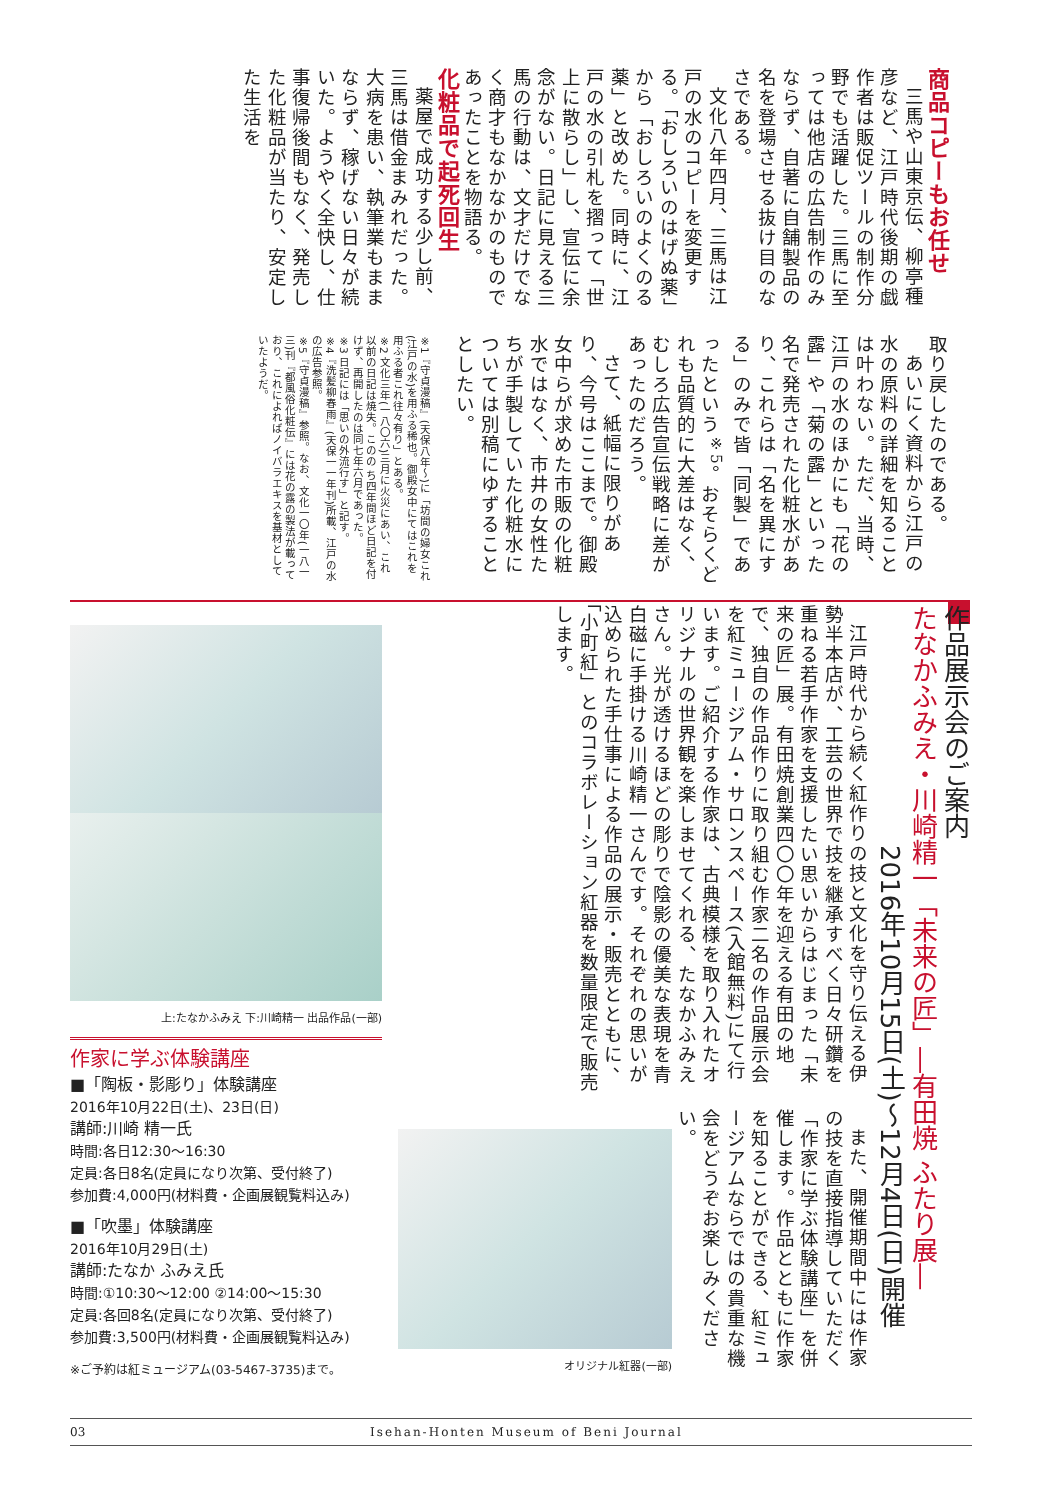商品コピーもお任せ
三馬や山東京伝、柳亭種彦など、江戸時代後期の戯作者は販促ツールの制作分野でも活躍した。三馬に至っては他店の広告制作のみならず、自著に自舗製品の名を登場させる抜け目のなさである。
文化八年四月、三馬は江戸の水のコピーを変更する。「おしろいのはげぬ薬」から「おしろいのよくのる薬」と改めた。同時に、江戸の水の引札を摺って「世上に散らし」し、宣伝に余念がない。日記に見える三馬の行動は、文才だけでなく商才もなかなかのものであったことを物語る。
化粧品で起死回生
薬屋で成功する少し前、三馬は借金まみれだった。大病を患い、執筆業もままならず、稼げない日々が続いた。ようやく全快し、仕事復帰後間もなく、発売した化粧品が当たり、安定した生活を
取り戻したのである。
あいにく資料から江戸の水の原料の詳細を知ることは叶わない。ただ、当時、江戸の水のほかにも「花の露」や「菊の露」といった名で発売された化粧水があり、これらは「名を異にする」のみで皆「同製」であったという<sup>※5</sup>。おそらくどれも品質的に大差はなく、むしろ広告宣伝戦略に差があったのだろう。
さて、紙幅に限りがあり、今号はここまで。御殿女中らが求めた市販の化粧水ではなく、市井の女性たちが手製していた化粧水については別稿にゆずることとしたい。
※1『守貞漫稿』(天保八年〜)に「坊間の婦女これ(江戸の水)を用ふる稀也。御殿女中にてはこれを用ふる者これ往々有り」とある。
※2 文化三年(一八〇六)三月に火災にあい、これ以前の日記は焼失。このの ち四年間ほど日記を付けず、再開したのは同七年六月であった。
※3 日記には「思いの外流行す」と記す。
※4『洗髪柳春雨』(天保一一年刊)所載、江戸の水の広告参照。
※5『守貞漫稿』参照。なお、文化一〇年(一八一三)刊『都風俗化粧伝』には花の露の製法が載っており、これによればノイバラエキスを基材としていたようだ。
作品展示会のご案内
たなかふみえ・川崎精一「未来の匠」―有田焼 ふたり展―
2016年10月15日(土)〜12月4日(日)開催
江戸時代から続く紅作りの技と文化を守り伝える伊勢半本店が、工芸の世界で技を継承すべく日々研鑽を重ねる若手作家を支援したい思いからはじまった「未来の匠」展。有田焼創業四〇〇年を迎える有田の地で、独自の作品作りに取り組む作家二名の作品展示会を紅ミュージアム・サロンスペース(入館無料)にて行います。ご紹介する作家は、古典模様を取り入れたオリジナルの世界観を楽しませてくれる、たなかふみえさん。光が透けるほどの彫りで陰影の優美な表現を青白磁に手掛ける川崎精一さんです。それぞれの思いが込められた手仕事による作品の展示・販売とともに、「小町紅」とのコラボレーション紅器を数量限定で販売します。
また、開催期間中には作家の技を直接指導していただく「作家に学ぶ体験講座」を併催します。作品とともに作家を知ることができる、紅ミュージアムならではの貴重な機会をどうぞお楽しみください。
オリジナル紅器(一部)
上:たなかふみえ 下:川崎精一 出品作品(一部)
作家に学ぶ体験講座
■「陶板・影彫り」体験講座
2016年10月22日(土)、23日(日)
講師:川崎 精一氏
時間:各日12:30〜16:30
定員:各日8名(定員になり次第、受付終了)
参加費:4,000円(材料費・企画展観覧料込み)
■「吹墨」体験講座
2016年10月29日(土)
講師:たなか ふみえ氏
時間:①10:30〜12:00 ②14:00〜15:30
定員:各回8名(定員になり次第、受付終了)
参加費:3,500円(材料費・企画展観覧料込み)
※ご予約は紅ミュージアム(03-5467-3735)まで。
03 Isehan-Honten Museum of Beni Journal